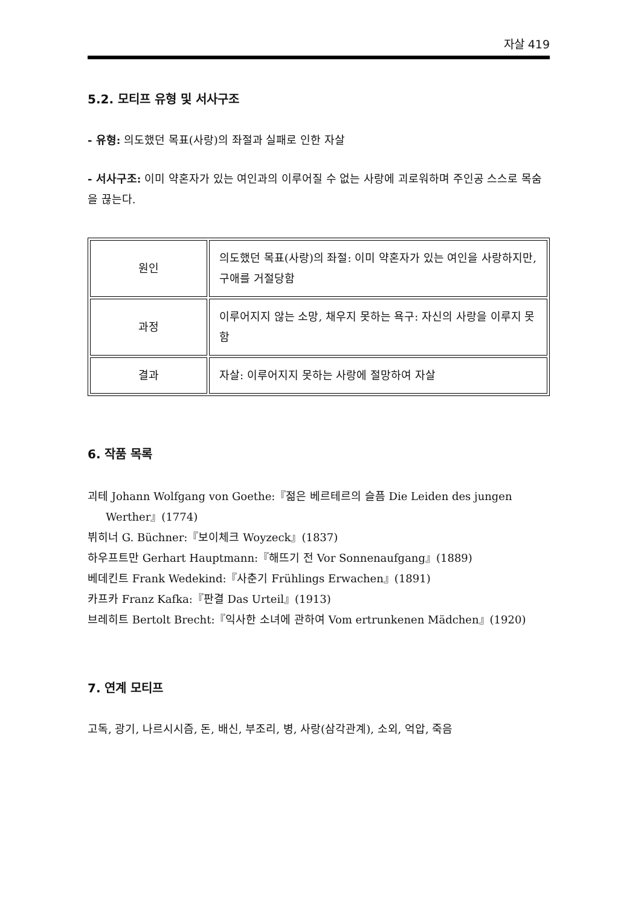자살 419
5.2. 모티프 유형 및 서사구조
- 유형: 의도했던 목표(사랑)의 좌절과 실패로 인한 자살
- 서사구조: 이미 약혼자가 있는 여인과의 이루어질 수 없는 사랑에 괴로워하며 주인공 스스로 목숨을 끊는다.
| 원인 | 의도했던 목표(사랑)의 좌절: 이미 약혼자가 있는 여인을 사랑하지만, 구애를 거절당함 |
| 과정 | 이루어지지 않는 소망, 채우지 못하는 욕구: 자신의 사랑을 이루지 못함 |
| 결과 | 자살: 이루어지지 못하는 사랑에 절망하여 자살 |
6. 작품 목록
괴테 Johann Wolfgang von Goethe:『젊은 베르테르의 슬픔 Die Leiden des jungen Werther』(1774)
뷔히너 G. Büchner:『보이체크 Woyzeck』(1837)
하우프트만 Gerhart Hauptmann:『해뜨기 전 Vor Sonnenaufgang』(1889)
베데킨트 Frank Wedekind:『사춘기 Frühlings Erwachen』(1891)
카프카 Franz Kafka:『판결 Das Urteil』(1913)
브레히트 Bertolt Brecht:『익사한 소녀에 관하여 Vom ertrunkenen Mädchen』(1920)
7. 연계 모티프
고독, 광기, 나르시시즘, 돈, 배신, 부조리, 병, 사랑(삼각관계), 소외, 억압, 죽음